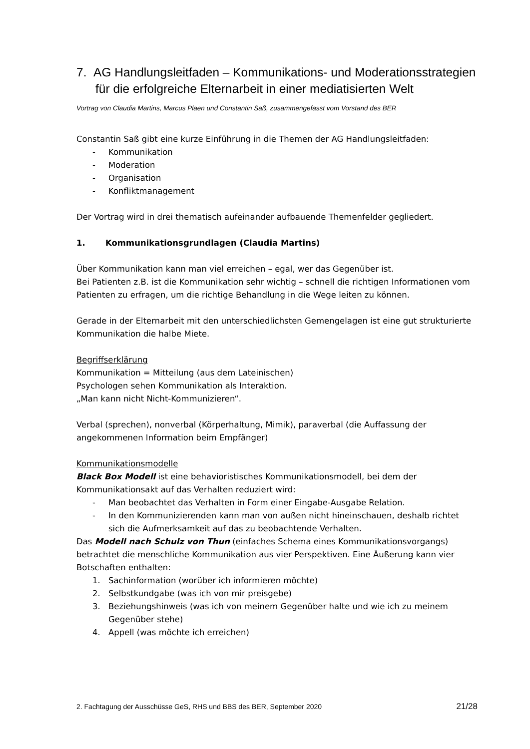7. AG Handlungsleitfaden – Kommunikations- und Moderationsstrategien für die erfolgreiche Elternarbeit in einer mediatisierten Welt
Vortrag von Claudia Martins, Marcus Plaen und Constantin Saß, zusammengefasst vom Vorstand des BER
Constantin Saß gibt eine kurze Einführung in die Themen der AG Handlungsleitfaden:
- Kommunikation
- Moderation
- Organisation
- Konfliktmanagement
Der Vortrag wird in drei thematisch aufeinander aufbauende Themenfelder gegliedert.
1. Kommunikationsgrundlagen (Claudia Martins)
Über Kommunikation kann man viel erreichen – egal, wer das Gegenüber ist.
Bei Patienten z.B. ist die Kommunikation sehr wichtig – schnell die richtigen Informationen vom Patienten zu erfragen, um die richtige Behandlung in die Wege leiten zu können.
Gerade in der Elternarbeit mit den unterschiedlichsten Gemengelagen ist eine gut strukturierte Kommunikation die halbe Miete.
Begriffserklärung
Kommunikation = Mitteilung (aus dem Lateinischen)
Psychologen sehen Kommunikation als Interaktion.
„Man kann nicht Nicht-Kommunizieren“.
Verbal (sprechen), nonverbal (Körperhaltung, Mimik), paraverbal (die Auffassung der angekommenen Information beim Empfänger)
Kommunikationsmodelle
Black Box Modell ist eine behavioristisches Kommunikationsmodell, bei dem der Kommunikationsakt auf das Verhalten reduziert wird:
- Man beobachtet das Verhalten in Form einer Eingabe-Ausgabe Relation.
- In den Kommunizierenden kann man von außen nicht hineinschauen, deshalb richtet sich die Aufmerksamkeit auf das zu beobachtende Verhalten.
Das Modell nach Schulz von Thun (einfaches Schema eines Kommunikationsvorgangs) betrachtet die menschliche Kommunikation aus vier Perspektiven. Eine Äußerung kann vier Botschaften enthalten:
1. Sachinformation (worüber ich informieren möchte)
2. Selbstkundgabe (was ich von mir preisgebe)
3. Beziehungshinweis (was ich von meinem Gegenüber halte und wie ich zu meinem Gegenüber stehe)
4. Appell (was möchte ich erreichen)
2. Fachtagung der Ausschüsse GeS, RHS und BBS des BER, September 2020 21/28